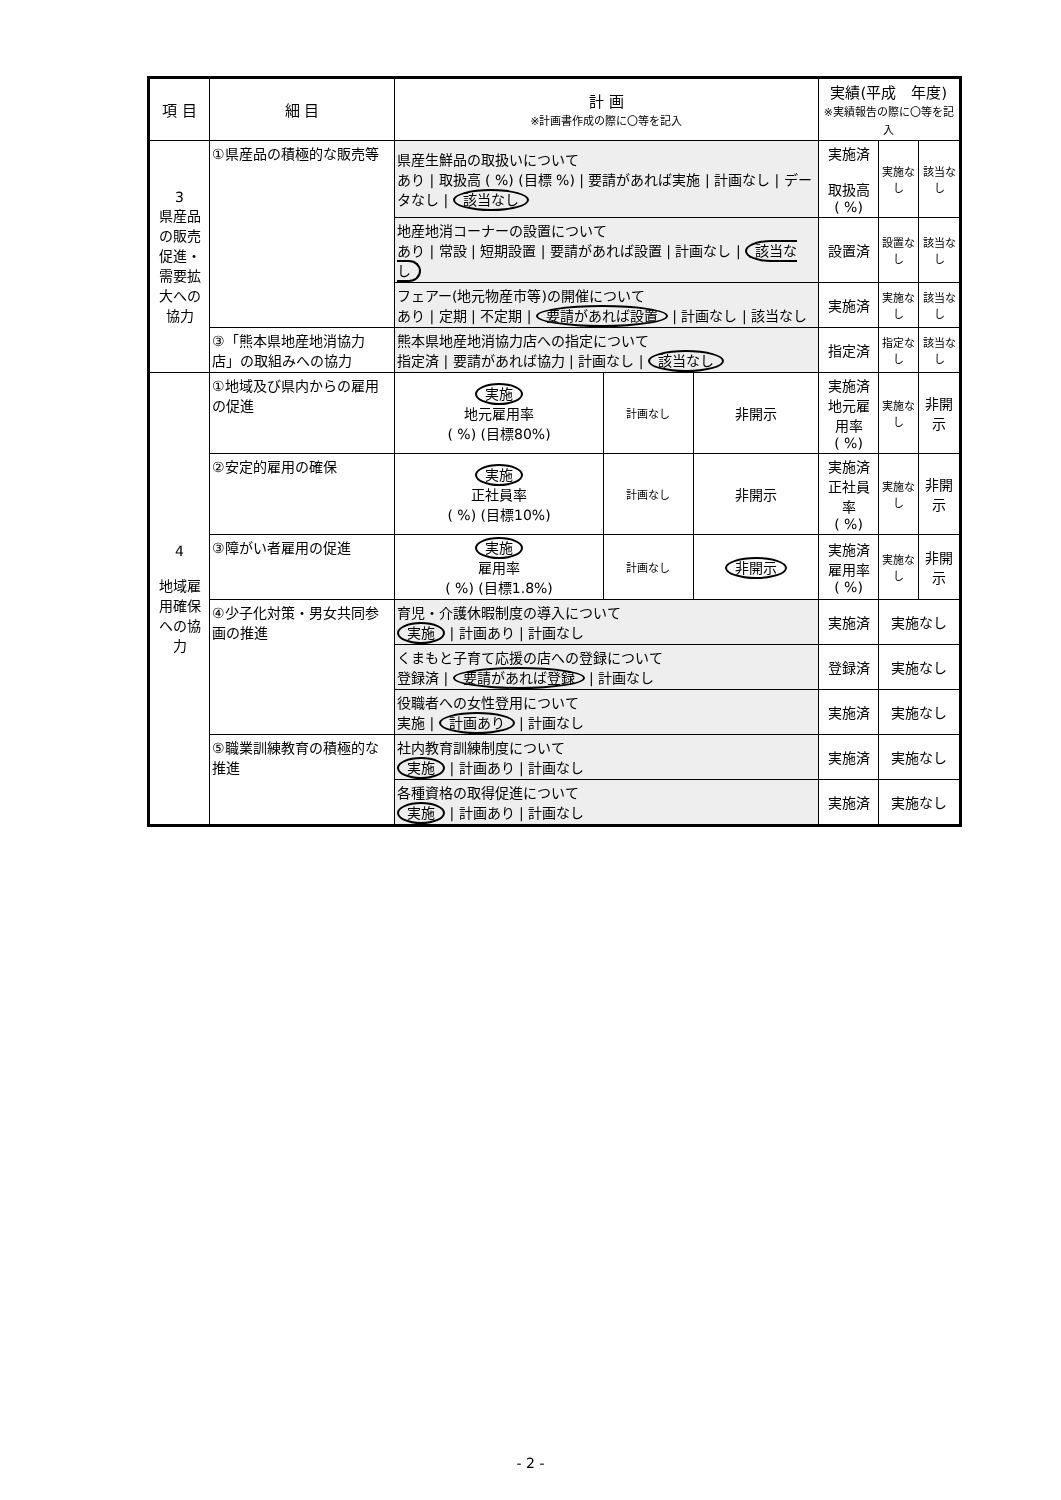| 項 目 | 細 目 | 計 画 ※計画書作成の際に〇等を記入 | | | 実績(平成 年度) ※実績報告の際に〇等を記入 | | |
| --- | --- | --- | --- | --- | --- | --- | --- |
| 3 県産品の販売促進・需要拡大への協力 | ①県産品の積極的な販売等 | 県産生鮮品の取扱いについて あり / 取扱高 ( %) (目標 %) / 要請があれば実施 / 計画なし / データなし / 該当なし | | | 実施済 取扱高 ( %) | 実施なし | 該当なし |
| | | 地産地消コーナーの設置について あり / 常設 / 短期設置 / 要請があれば設置 / 計画なし / 該当なし | | | 設置済 | 設置なし | 該当なし |
| | | フェアー(地元物産市等)の開催について あり / 定期 / 不定期 / 要請があれば設置 / 計画なし / 該当なし | | | 実施済 | 実施なし | 該当なし |
| | ③「熊本県地産地消協力店」の取組みへの協力 | 熊本県地産地消協力店への指定について 指定済 / 要請があれば協力 / 計画なし / 該当なし | | | 指定済 | 指定なし | 該当なし |
| 4 地域雇用確保への協力 | ①地域及び県内からの雇用の促進 | 実施 地元雇用率 ( %) (目標80%) | 計画なし | 非開示 | 実施済 地元雇用率 ( %) | 実施なし | 非開示 |
| | ②安定的雇用の確保 | 実施 正社員率 ( %) (目標10%) | 計画なし | 非開示 | 実施済 正社員率 ( %) | 実施なし | 非開示 |
| | ③障がい者雇用の促進 | 実施 雇用率 ( %) (目標1.8%) | 計画なし | 非開示 | 実施済 雇用率 ( %) | 実施なし | 非開示 |
| | ④少子化対策・男女共同参画の推進 | 育児・介護休暇制度の導入について 実施 / 計画あり / 計画なし | | | 実施済 | 実施なし | |
| | | くまもと子育て応援の店への登録について 登録済 / 要請があれば登録 / 計画なし | | | 登録済 | 実施なし | |
| | | 役職者への女性登用について 実施 / 計画あり / 計画なし | | | 実施済 | 実施なし | |
| | ⑤職業訓練教育の積極的な推進 | 社内教育訓練制度について 実施 / 計画あり / 計画なし | | | 実施済 | 実施なし | |
| | | 各種資格の取得促進について 実施 / 計画あり / 計画なし | | | 実施済 | 実施なし | |
- 2 -